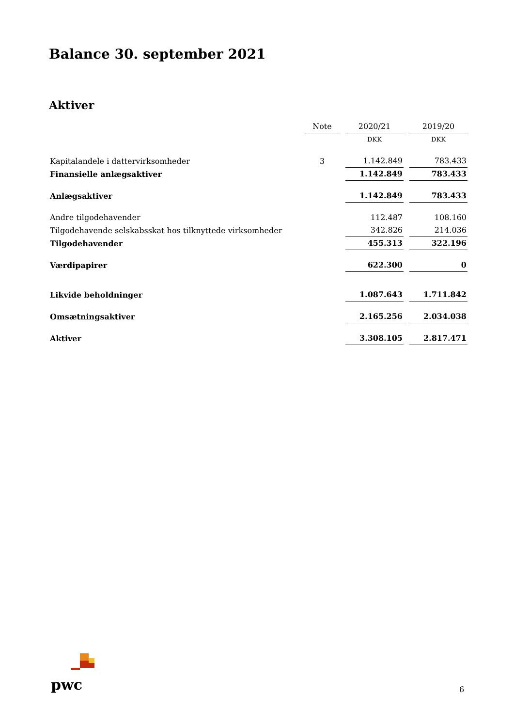Balance 30. september 2021
Aktiver
| | Note | | 2020/21 | | 2019/20 |
| --- | --- | --- | --- | --- | --- |
| | | | DKK | | DKK |
| Kapitalandele i dattervirksomheder | 3 | | 1.142.849 | | 783.433 |
| Finansielle anlægsaktiver | | | 1.142.849 | | 783.433 |
| Anlægsaktiver | | | 1.142.849 | | 783.433 |
| Andre tilgodehavender | | | 112.487 | | 108.160 |
| Tilgodehavende selskabsskat hos tilknyttede virksomheder | | | 342.826 | | 214.036 |
| Tilgodehavender | | | 455.313 | | 322.196 |
| Værdipapirer | | | 622.300 | | 0 |
| Likvide beholdninger | | | 1.087.643 | | 1.711.842 |
| Omsætningsaktiver | | | 2.165.256 | | 2.034.038 |
| Aktiver | | | 3.308.105 | | 2.817.471 |
pwc 6